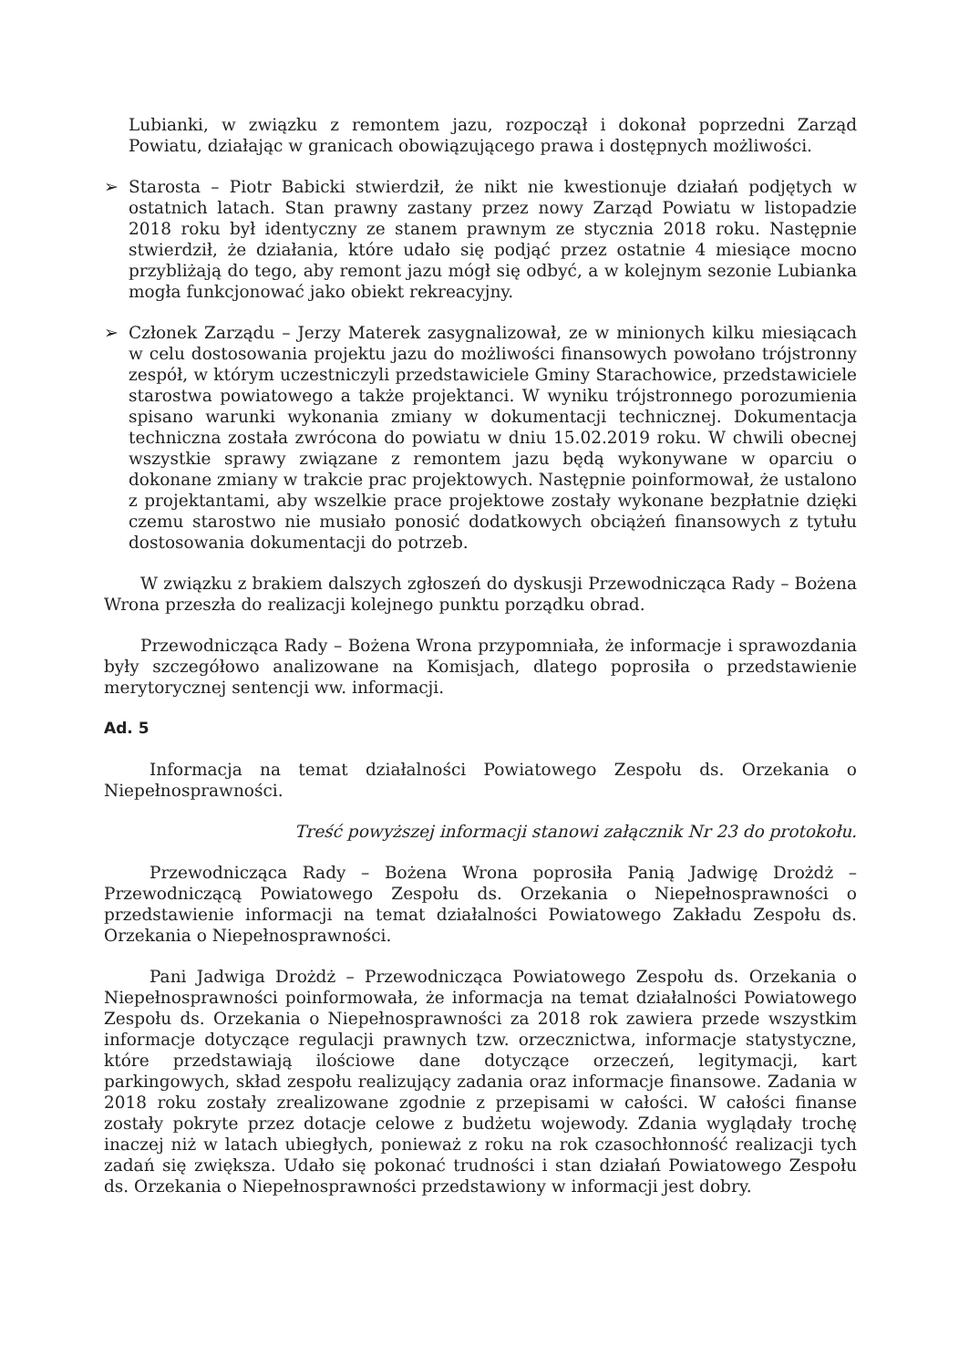Lubianki, w związku z remontem jazu, rozpoczął i dokonał poprzedni Zarząd Powiatu, działając w granicach obowiązującego prawa i dostępnych możliwości.
➢ Starosta – Piotr Babicki stwierdził, że nikt nie kwestionuje działań podjętych w ostatnich latach. Stan prawny zastany przez nowy Zarząd Powiatu w listopadzie 2018 roku był identyczny ze stanem prawnym ze stycznia 2018 roku. Następnie stwierdził, że działania, które udało się podjąć przez ostatnie 4 miesiące mocno przybliżają do tego, aby remont jazu mógł się odbyć, a w kolejnym sezonie Lubianka mogła funkcjonować jako obiekt rekreacyjny.
➢ Członek Zarządu – Jerzy Materek zasygnalizował, ze w minionych kilku miesiącach w celu dostosowania projektu jazu do możliwości finansowych powołano trójstronny zespół, w którym uczestniczyli przedstawiciele Gminy Starachowice, przedstawiciele starostwa powiatowego a także projektanci. W wyniku trójstronnego porozumienia spisano warunki wykonania zmiany w dokumentacji technicznej. Dokumentacja techniczna została zwrócona do powiatu w dniu 15.02.2019 roku. W chwili obecnej wszystkie sprawy związane z remontem jazu będą wykonywane w oparciu o dokonane zmiany w trakcie prac projektowych. Następnie poinformował, że ustalono z projektantami, aby wszelkie prace projektowe zostały wykonane bezpłatnie dzięki czemu starostwo nie musiało ponosić dodatkowych obciążeń finansowych z tytułu dostosowania dokumentacji do potrzeb.
W związku z brakiem dalszych zgłoszeń do dyskusji Przewodnicząca Rady – Bożena Wrona przeszła do realizacji kolejnego punktu porządku obrad.
Przewodnicząca Rady – Bożena Wrona przypomniała, że informacje i sprawozdania były szczegółowo analizowane na Komisjach, dlatego poprosiła o przedstawienie merytorycznej sentencji ww. informacji.
Ad. 5
Informacja na temat działalności Powiatowego Zespołu ds. Orzekania o Niepełnosprawności.
Treść powyższej informacji stanowi załącznik Nr 23 do protokołu.
Przewodnicząca Rady – Bożena Wrona poprosiła Panią Jadwigę Drożdż – Przewodniczącą Powiatowego Zespołu ds. Orzekania o Niepełnosprawności o przedstawienie informacji na temat działalności Powiatowego Zakładu Zespołu ds. Orzekania o Niepełnosprawności.
Pani Jadwiga Drożdż – Przewodnicząca Powiatowego Zespołu ds. Orzekania o Niepełnosprawności poinformowała, że informacja na temat działalności Powiatowego Zespołu ds. Orzekania o Niepełnosprawności za 2018 rok zawiera przede wszystkim informacje dotyczące regulacji prawnych tzw. orzecznictwa, informacje statystyczne, które przedstawiają ilościowe dane dotyczące orzeczeń, legitymacji, kart parkingowych, skład zespołu realizujący zadania oraz informacje finansowe. Zadania w 2018 roku zostały zrealizowane zgodnie z przepisami w całości. W całości finanse zostały pokryte przez dotacje celowe z budżetu wojewody. Zdania wyglądały trochę inaczej niż w latach ubiegłych, ponieważ z roku na rok czasochłonność realizacji tych zadań się zwiększa. Udało się pokonać trudności i stan działań Powiatowego Zespołu ds. Orzekania o Niepełnosprawności przedstawiony w informacji jest dobry.